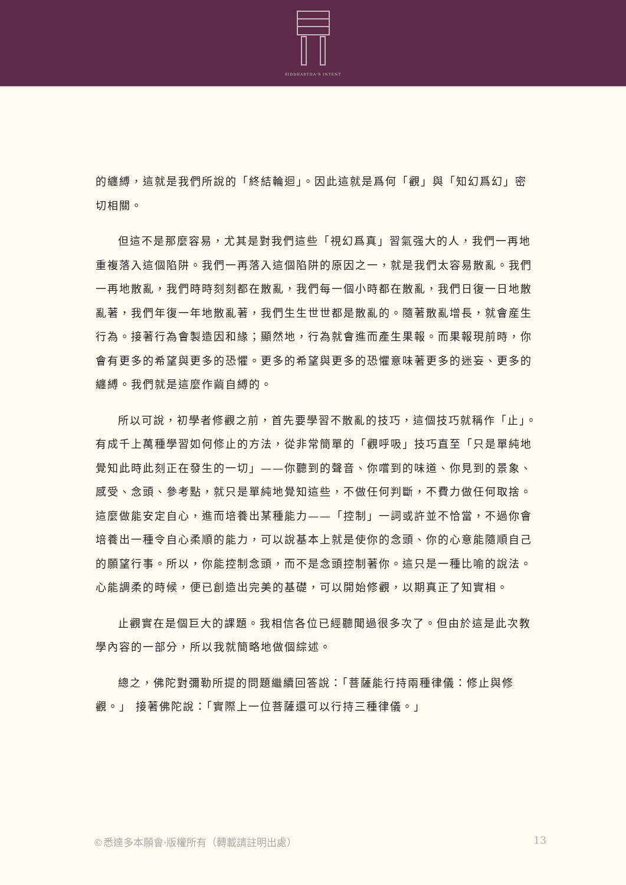SIDDHARTHA'S INTENT
的纏縛，這就是我們所說的「終結輪迴」。因此這就是爲何「觀」與「知幻爲幻」密切相關。
但這不是那麼容易，尤其是對我們這些「視幻爲真」習氣强大的人，我們一再地重複落入這個陷阱。我們一再落入這個陷阱的原因之一，就是我們太容易散亂。我們一再地散亂，我們時時刻刻都在散亂，我們每一個小時都在散亂，我們日復一日地散亂著，我們年復一年地散亂著，我們生生世世都是散亂的。隨著散亂增長，就會産生行為。接著行為會製造因和緣；顯然地，行為就會進而產生果報。而果報現前時，你會有更多的希望與更多的恐懼。更多的希望與更多的恐懼意味著更多的迷妄、更多的纏縛。我們就是這麼作繭自縛的。
所以可說，初學者修觀之前，首先要學習不散亂的技巧，這個技巧就稱作「止」。有成千上萬種學習如何修止的方法，從非常簡單的「觀呼吸」技巧直至「只是單純地覺知此時此刻正在發生的一切」——你聽到的聲音、你嚐到的味道、你見到的景象、感受、念頭、參考點，就只是單純地覺知這些，不做任何判斷，不費力做任何取捨。這麼做能安定自心，進而培養出某種能力——「控制」一詞或許並不恰當，不過你會培養出一種令自心柔順的能力，可以說基本上就是使你的念頭、你的心意能隨順自己的願望行事。所以，你能控制念頭，而不是念頭控制著你。這只是一種比喻的說法。心能調柔的時候，便已創造出完美的基礎，可以開始修觀，以期真正了知實相。
止觀實在是個巨大的課題。我相信各位已經聽聞過很多次了。但由於這是此次教學內容的一部分，所以我就簡略地做個綜述。
總之，佛陀對彌勒所提的問題繼續回答說：「菩薩能行持兩種律儀：修止與修觀。」 接著佛陀說：「實際上一位菩薩還可以行持三種律儀。」
©悉達多本願會·版權所有（轉載請註明出處） 13